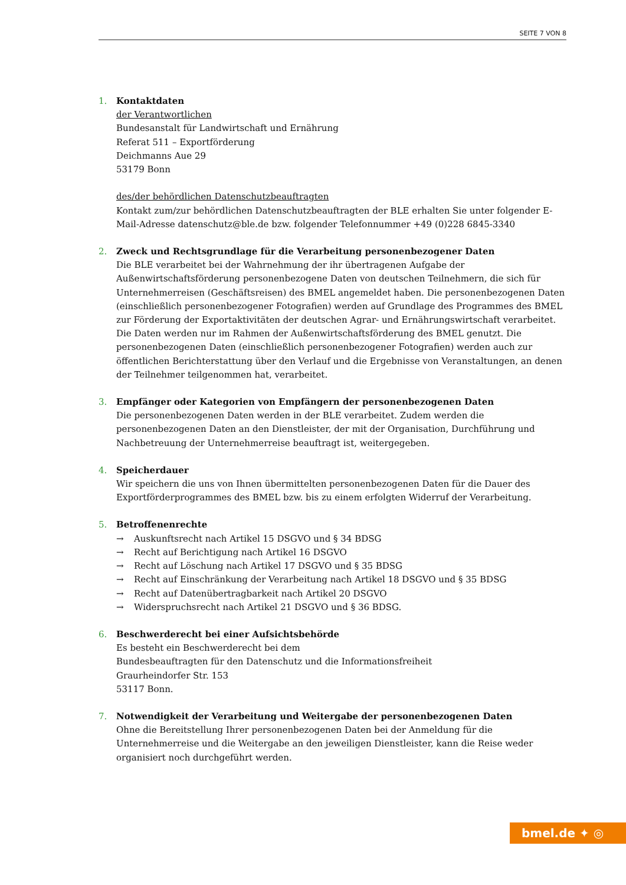SEITE 7 VON 8
1. Kontaktdaten
der Verantwortlichen
Bundesanstalt für Landwirtschaft und Ernährung
Referat 511 – Exportförderung
Deichmanns Aue 29
53179 Bonn
des/der behördlichen Datenschutzbeauftragten
Kontakt zum/zur behördlichen Datenschutzbeauftragten der BLE erhalten Sie unter folgender E-Mail-Adresse datenschutz@ble.de bzw. folgender Telefonnummer +49 (0)228 6845-3340
2. Zweck und Rechtsgrundlage für die Verarbeitung personenbezogener Daten
Die BLE verarbeitet bei der Wahrnehmung der ihr übertragenen Aufgabe der Außenwirtschaftsförderung personenbezogene Daten von deutschen Teilnehmern, die sich für Unternehmerreisen (Geschäftsreisen) des BMEL angemeldet haben. Die personenbezogenen Daten (einschließlich personenbezogener Fotografien) werden auf Grundlage des Programmes des BMEL zur Förderung der Exportaktivitäten der deutschen Agrar- und Ernährungswirtschaft verarbeitet. Die Daten werden nur im Rahmen der Außenwirtschaftsförderung des BMEL genutzt. Die personenbezogenen Daten (einschließlich personenbezogener Fotografien) werden auch zur öffentlichen Berichterstattung über den Verlauf und die Ergebnisse von Veranstaltungen, an denen der Teilnehmer teilgenommen hat, verarbeitet.
3. Empfänger oder Kategorien von Empfängern der personenbezogenen Daten
Die personenbezogenen Daten werden in der BLE verarbeitet. Zudem werden die personenbezogenen Daten an den Dienstleister, der mit der Organisation, Durchführung und Nachbetreuung der Unternehmerreise beauftragt ist, weitergegeben.
4. Speicherdauer
Wir speichern die uns von Ihnen übermittelten personenbezogenen Daten für die Dauer des Exportförderprogrammes des BMEL bzw. bis zu einem erfolgten Widerruf der Verarbeitung.
5. Betroffenenrechte
→ Auskunftsrecht nach Artikel 15 DSGVO und § 34 BDSG
→ Recht auf Berichtigung nach Artikel 16 DSGVO
→ Recht auf Löschung nach Artikel 17 DSGVO und § 35 BDSG
→ Recht auf Einschränkung der Verarbeitung nach Artikel 18 DSGVO und § 35 BDSG
→ Recht auf Datenübertragbarkeit nach Artikel 20 DSGVO
→ Widerspruchsrecht nach Artikel 21 DSGVO und § 36 BDSG.
6. Beschwerderecht bei einer Aufsichtsbehörde
Es besteht ein Beschwerderecht bei dem
Bundesbeauftragten für den Datenschutz und die Informationsfreiheit
Graurheindorfer Str. 153
53117 Bonn.
7. Notwendigkeit der Verarbeitung und Weitergabe der personenbezogenen Daten
Ohne die Bereitstellung Ihrer personenbezogenen Daten bei der Anmeldung für die Unternehmerreise und die Weitergabe an den jeweiligen Dienstleister, kann die Reise weder organisiert noch durchgeführt werden.
bmel.de ✦ ◎